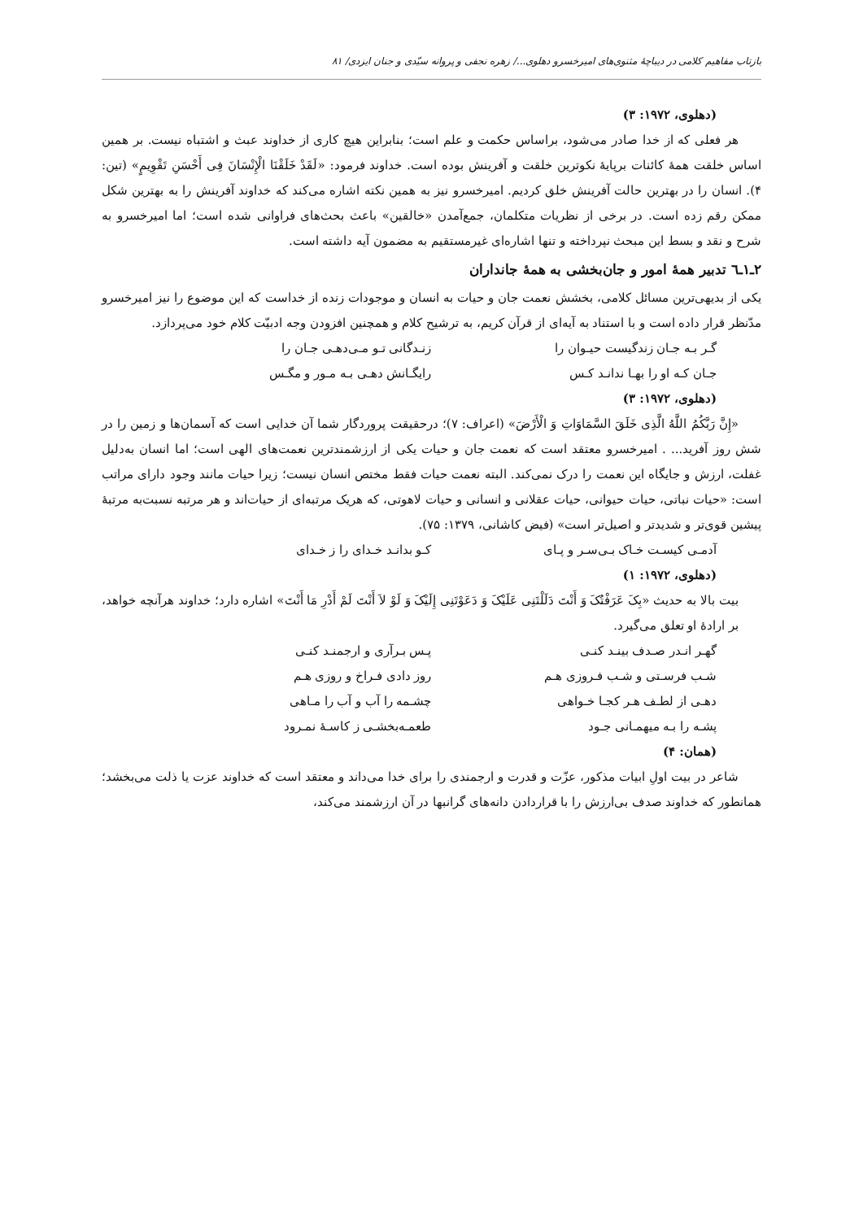بازتاب مفاهیم کلامی در دیباچهٔ مثنوی‌های امیرخسرو دهلوی.../ زهره نجفی و پروانه سیّدی و جنان ایزدی/ ۸۱
(دهلوی، ۱۹۷۲: ۳)
هر فعلی که از خدا صادر می‌شود، براساس حکمت و علم است؛ بنابراین هیچ کاری از خداوند عبث و اشتباه نیست. بر همین اساس خلقت همهٔ کائنات برپایهٔ نکوترین خلقت و آفرینش بوده است. خداوند فرمود: «لَقَدْ خَلَقْنَا الْإِنْسَانَ فِی أَحْسَنِ تَقْوِیمٍ» (تین: ۴). انسان را در بهترین حالت آفرینش خلق کردیم. امیرخسرو نیز به همین نکته اشاره می‌کند که خداوند آفرینش را به بهترین شکل ممکن رقم زده است. در برخی از نظریات متکلمان، جمع‌آمدن «خالقین» باعث بحث‌های فراوانی شده است؛ اما امیرخسرو به شرح و نقد و بسط این مبحث نپرداخته و تنها اشاره‌ای غیرمستقیم به مضمون آیه داشته است.
۲ـ۱ـ٦ تدبیر همهٔ امور و جان‌بخشی به همهٔ جانداران
یکی از بدیهی‌ترین مسائل کلامی، بخشش نعمت جان و حیات به انسان و موجودات زنده از خداست که این موضوع را نیز امیرخسرو مدّنظر قرار داده است و با استناد به آیه‌ای از قرآن کریم، به ترشیح کلام و همچنین افزودن وجه ادبیّت کلام خود می‌پردازد.
گـر بـه جـان زندگیست حیـوان را زنـدگانی تـو مـی‌دهـی جـان را
جـان کـه او را بهـا ندانـد کـس رایگـانش دهـی بـه مـور و مگـس
(دهلوی، ۱۹۷۲: ۳)
«إِنَّ رَبَّکُمُ اللَّهُ الَّذِی خَلَقَ السَّمَاوَاتِ وَ الْأَرْضَ» (اعراف: ۷)؛ درحقیقت پروردگار شما آن خدایی است که آسمان‌ها و زمین را در شش روز آفرید... . امیرخسرو معتقد است که نعمت جان و حیات یکی از ارزشمندترین نعمت‌های الهی است؛ اما انسان به‌دلیل غفلت، ارزش و جایگاه این نعمت را درک نمی‌کند. البته نعمت حیات فقط مختص انسان نیست؛ زیرا حیات مانند وجود دارای مراتب است: «حیات نباتی، حیات حیوانی، حیات عقلانی و انسانی و حیات لاهوتی، که هریک مرتبه‌ای از حیات‌اند و هر مرتبه نسبت‌به مرتبهٔ پیشین قوی‌تر و شدیدتر و اصیل‌تر است» (فیض کاشانی، ۱۳۷۹: ۷۵).
آدمـی کیسـت خـاک بـی‌سـر و پـای کـو بدانـد خـدای را ز خـدای
(دهلوی، ۱۹۷۲: ۱)
بیت بالا به حدیث «بِکَ عَرَفْتُکَ وَ أَنْتَ دَلَلْتَنِی عَلَیْکَ وَ دَعَوْتَنِی إِلَیْکَ وَ لَوْ لاَ أَنْتَ لَمْ أَدْرِ مَا أَنْتَ» اشاره دارد؛ خداوند هرآنچه خواهد، بر ارادهٔ او تعلق می‌گیرد.
گهـر انـدر صـدف بینـد کنـی پـس بـرآری و ارجمنـد کنـی
شـب فرسـتی و شـب فـروزی هـم روز دادی فـراخ و روزی هـم
دهـی از لطـف هـر کجـا خـواهی چشـمه را آب و آب را مـاهی
پشـه را بـه میهمـانی جـود طعمـه‌بخشـی ز کاسـهٔ نمـرود
(همان: ۴)
شاعر در بیت اولِ ابیات مذکور، عزّت و قدرت و ارجمندی را برای خدا می‌داند و معتقد است که خداوند عزت یا ذلت می‌بخشد؛ همانطور که خداوند صدف بی‌ارزش را با قراردادن دانه‌های گرانبها در آن ارزشمند می‌کند،